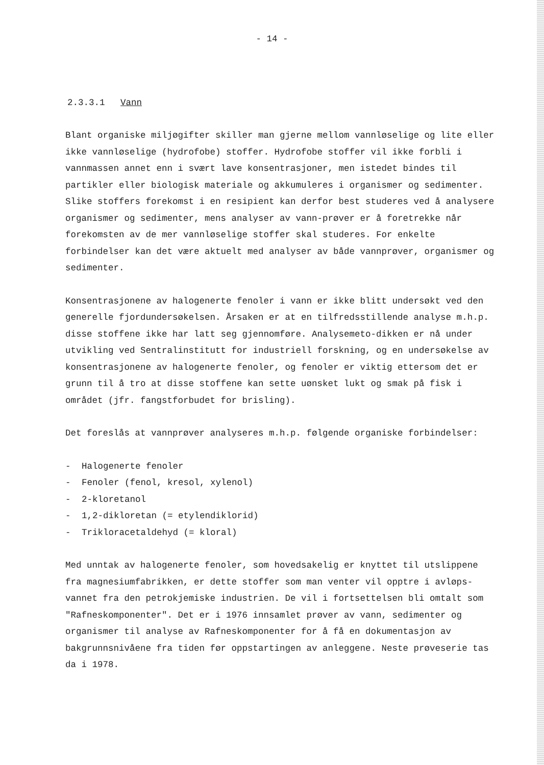- 14 -
2.3.3.1 Vann
Blant organiske miljøgifter skiller man gjerne mellom vannløselige og lite eller ikke vannløselige (hydrofobe) stoffer. Hydrofobe stoffer vil ikke forbli i vannmassen annet enn i svært lave konsentrasjoner, men istedet bindes til partikler eller biologisk materiale og akkumuleres i organismer og sedimenter. Slike stoffers forekomst i en resipient kan derfor best studeres ved å analysere organismer og sedimenter, mens analyser av vann-prøver er å foretrekke når forekomsten av de mer vannløselige stoffer skal studeres. For enkelte forbindelser kan det være aktuelt med analyser av både vannprøver, organismer og sedimenter.
Konsentrasjonene av halogenerte fenoler i vann er ikke blitt undersøkt ved den generelle fjordundersøkelsen. Årsaken er at en tilfredsstillende analyse m.h.p. disse stoffene ikke har latt seg gjennomføre. Analysemeto-dikken er nå under utvikling ved Sentralinstitutt for industriell forskning, og en undersøkelse av konsentrasjonene av halogenerte fenoler, og fenoler er viktig ettersom det er grunn til å tro at disse stoffene kan sette uønsket lukt og smak på fisk i området (jfr. fangstforbudet for brisling).
Det foreslås at vannprøver analyseres m.h.p. følgende organiske forbindelser:
- Halogenerte fenoler
- Fenoler (fenol, kresol, xylenol)
- 2-kloretanol
- 1,2-dikloretan (= etylendiklorid)
- Trikloracetaldehyd (= kloral)
Med unntak av halogenerte fenoler, som hovedsakelig er knyttet til utslippene fra magnesiumfabrikken, er dette stoffer som man venter vil opptre i avløps-vannet fra den petrokjemiske industrien. De vil i fortsettelsen bli omtalt som "Rafneskomponenter". Det er i 1976 innsamlet prøver av vann, sedimenter og organismer til analyse av Rafneskomponenter for å få en dokumentasjon av bakgrunnsnivåene fra tiden før oppstartingen av anleggene. Neste prøveserie tas da i 1978.